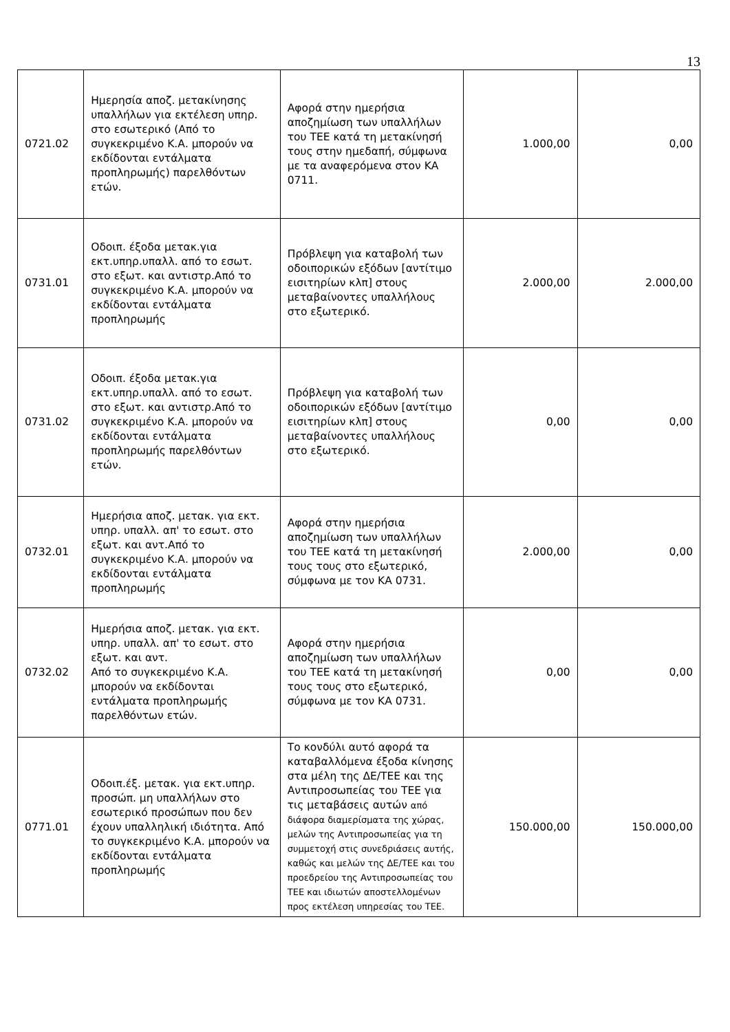13
| 0721.02 | Ημερησία αποζ. μετακίνησης υπαλλήλων για εκτέλεση υπηρ. στο εσωτερικό (Από το συγκεκριμένο Κ.Α. μπορούν να εκδίδονται εντάλματα προπληρωμής) παρελθόντων ετών. | Αφορά στην ημερήσια αποζημίωση των υπαλλήλων του ΤΕΕ κατά τη μετακίνησή τους στην ημεδαπή, σύμφωνα με τα αναφερόμενα στον ΚΑ 0711. | 1.000,00 | 0,00 |
| 0731.01 | Οδοιπ. έξοδα μετακ.για εκτ.υπηρ.υπαλλ. από το εσωτ. στο εξωτ. και αντιστρ.Από το συγκεκριμένο Κ.Α. μπορούν να εκδίδονται εντάλματα προπληρωμής | Πρόβλεψη για καταβολή των οδοιπορικών εξόδων [αντίτιμο εισιτηρίων κλπ] στους μεταβαίνοντες υπαλλήλους στο εξωτερικό. | 2.000,00 | 2.000,00 |
| 0731.02 | Οδοιπ. έξοδα μετακ.για εκτ.υπηρ.υπαλλ. από το εσωτ. στο εξωτ. και αντιστρ.Από το συγκεκριμένο Κ.Α. μπορούν να εκδίδονται εντάλματα προπληρωμής παρελθόντων ετών. | Πρόβλεψη για καταβολή των οδοιπορικών εξόδων [αντίτιμο εισιτηρίων κλπ] στους μεταβαίνοντες υπαλλήλους στο εξωτερικό. | 0,00 | 0,00 |
| 0732.01 | Ημερήσια αποζ. μετακ. για εκτ. υπηρ. υπαλλ. απ' το εσωτ. στο εξωτ. και αντ.Από το συγκεκριμένο Κ.Α. μπορούν να εκδίδονται εντάλματα προπληρωμής | Αφορά στην ημερήσια αποζημίωση των υπαλλήλων του ΤΕΕ κατά τη μετακίνησή τους τους στο εξωτερικό, σύμφωνα με τον ΚΑ 0731. | 2.000,00 | 0,00 |
| 0732.02 | Ημερήσια αποζ. μετακ. για εκτ. υπηρ. υπαλλ. απ' το εσωτ. στο εξωτ. και αντ. Από το συγκεκριμένο Κ.Α. μπορούν να εκδίδονται εντάλματα προπληρωμής παρελθόντων ετών. | Αφορά στην ημερήσια αποζημίωση των υπαλλήλων του ΤΕΕ κατά τη μετακίνησή τους τους στο εξωτερικό, σύμφωνα με τον ΚΑ 0731. | 0,00 | 0,00 |
| 0771.01 | Οδοιπ.έξ. μετακ. για εκτ.υπηρ. προσώπ. μη υπαλλήλων στο εσωτερικό προσώπων που δεν έχουν υπαλληλική ιδιότητα. Από το συγκεκριμένο Κ.Α. μπορούν να εκδίδονται εντάλματα προπληρωμής | Το κονδύλι αυτό αφορά τα καταβαλλόμενα έξοδα κίνησης στα μέλη της ΔΕ/ΤΕΕ και της Αντιπροσωπείας του ΤΕΕ για τις μεταβάσεις αυτών από διάφορα διαμερίσματα της χώρας, μελών της Αντιπροσωπείας για τη συμμετοχή στις συνεδριάσεις αυτής, καθώς και μελών της ΔΕ/ΤΕΕ και του προεδρείου της Αντιπροσωπείας του ΤΕΕ και ιδιωτών αποστελλομένων προς εκτέλεση υπηρεσίας του ΤΕΕ. | 150.000,00 | 150.000,00 |